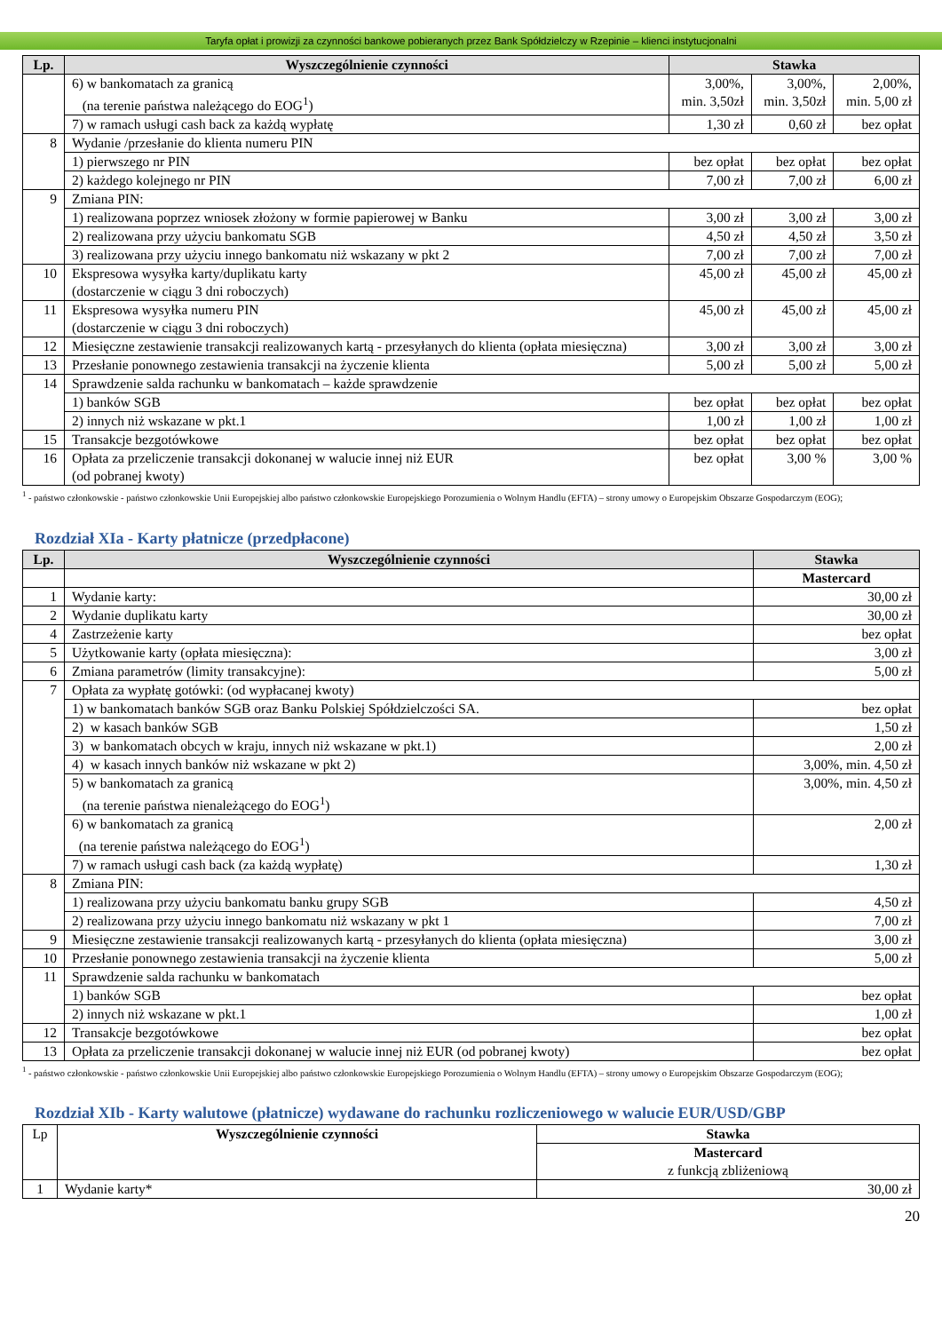Taryfa opłat i prowizji za czynności bankowe pobieranych przez Bank Spółdzielczy w Rzepinie – klienci instytucjonalni
| Lp. | Wyszczególnienie czynności | Stawka | | |
| --- | --- | --- | --- | --- |
| | 6) w bankomatach za granicą (na terenie państwa należącego do EOG<sup>1</sup>) | 3,00%, min. 3,50zł | 3,00%, min. 3,50zł | 2,00%, min. 5,00 zł |
| | 7) w ramach usługi cash back za każdą wypłatę | 1,30 zł | 0,60 zł | bez opłat |
| 8 | Wydanie /przesłanie do klienta numeru PIN | | | |
| | 1) pierwszego nr PIN | bez opłat | bez opłat | bez opłat |
| | 2) każdego kolejnego nr PIN | 7,00 zł | 7,00 zł | 6,00 zł |
| 9 | Zmiana PIN: | | | |
| | 1) realizowana poprzez wniosek złożony w formie papierowej w Banku | 3,00 zł | 3,00 zł | 3,00 zł |
| | 2) realizowana przy użyciu bankomatu SGB | 4,50 zł | 4,50 zł | 3,50 zł |
| | 3) realizowana przy użyciu innego bankomatu niż wskazany w pkt 2 | 7,00 zł | 7,00 zł | 7,00 zł |
| 10 | Ekspresowa wysyłka karty/duplikatu karty (dostarczenie w ciągu 3 dni roboczych) | 45,00 zł | 45,00 zł | 45,00 zł |
| 11 | Ekspresowa wysyłka numeru PIN (dostarczenie w ciągu 3 dni roboczych) | 45,00 zł | 45,00 zł | 45,00 zł |
| 12 | Miesięczne zestawienie transakcji realizowanych kartą - przesyłanych do klienta (opłata miesięczna) | 3,00 zł | 3,00 zł | 3,00 zł |
| 13 | Przesłanie ponownego zestawienia transakcji na życzenie klienta | 5,00 zł | 5,00 zł | 5,00 zł |
| 14 | Sprawdzenie salda rachunku w bankomatach – każde sprawdzenie | | | |
| | 1) banków SGB | bez opłat | bez opłat | bez opłat |
| | 2) innych niż wskazane w pkt.1 | 1,00 zł | 1,00 zł | 1,00 zł |
| 15 | Transakcje bezgotówkowe | bez opłat | bez opłat | bez opłat |
| 16 | Opłata za przeliczenie transakcji dokonanej w walucie innej niż EUR (od pobranej kwoty) | bez opłat | 3,00 % | 3,00 % |
<sup>1</sup> - państwo członkowskie - państwo członkowskie Unii Europejskiej albo państwo członkowskie Europejskiego Porozumienia o Wolnym Handlu (EFTA) – strony umowy o Europejskim Obszarze Gospodarczym (EOG);
Rozdział XIa - Karty płatnicze (przedpłacone)
| Lp. | Wyszczególnienie czynności | Stawka |
| --- | --- | --- |
| | | Mastercard |
| 1 | Wydanie karty: | 30,00 zł |
| 2 | Wydanie duplikatu karty | 30,00 zł |
| 4 | Zastrzeżenie karty | bez opłat |
| 5 | Użytkowanie karty (opłata miesięczna): | 3,00 zł |
| 6 | Zmiana parametrów (limity transakcyjne): | 5,00 zł |
| 7 | Opłata za wypłatę gotówki: (od wypłacanej kwoty) | |
| | 1) w bankomatach banków SGB oraz Banku Polskiej Spółdzielczości SA. | bez opłat |
| | 2) w kasach banków SGB | 1,50 zł |
| | 3) w bankomatach obcych w kraju, innych niż wskazane w pkt.1) | 2,00 zł |
| | 4) w kasach innych banków niż wskazane w pkt 2) | 3,00%, min. 4,50 zł |
| | 5) w bankomatach za granicą (na terenie państwa nienależącego do EOG<sup>1</sup>) | 3,00%, min. 4,50 zł |
| | 6) w bankomatach za granicą (na terenie państwa należącego do EOG<sup>1</sup>) | 2,00 zł |
| | 7) w ramach usługi cash back (za każdą wypłatę) | 1,30 zł |
| 8 | Zmiana PIN: | |
| | 1) realizowana przy użyciu bankomatu banku grupy SGB | 4,50 zł |
| | 2) realizowana przy użyciu innego bankomatu niż wskazany w pkt 1 | 7,00 zł |
| 9 | Miesięczne zestawienie transakcji realizowanych kartą - przesyłanych do klienta (opłata miesięczna) | 3,00 zł |
| 10 | Przesłanie ponownego zestawienia transakcji na życzenie klienta | 5,00 zł |
| 11 | Sprawdzenie salda rachunku w bankomatach | |
| | 1) banków SGB | bez opłat |
| | 2) innych niż wskazane w pkt.1 | 1,00 zł |
| 12 | Transakcje bezgotówkowe | bez opłat |
| 13 | Opłata za przeliczenie transakcji dokonanej w walucie innej niż EUR (od pobranej kwoty) | bez opłat |
<sup>1</sup> - państwo członkowskie - państwo członkowskie Unii Europejskiej albo państwo członkowskie Europejskiego Porozumienia o Wolnym Handlu (EFTA) – strony umowy o Europejskim Obszarze Gospodarczym (EOG);
Rozdział XIb - Karty walutowe (płatnicze) wydawane do rachunku rozliczeniowego w walucie EUR/USD/GBP
| Lp | Wyszczególnienie czynności | Stawka |
| | | Mastercard z funkcją zbliżeniową |
| 1 | Wydanie karty* | 30,00 zł |
20